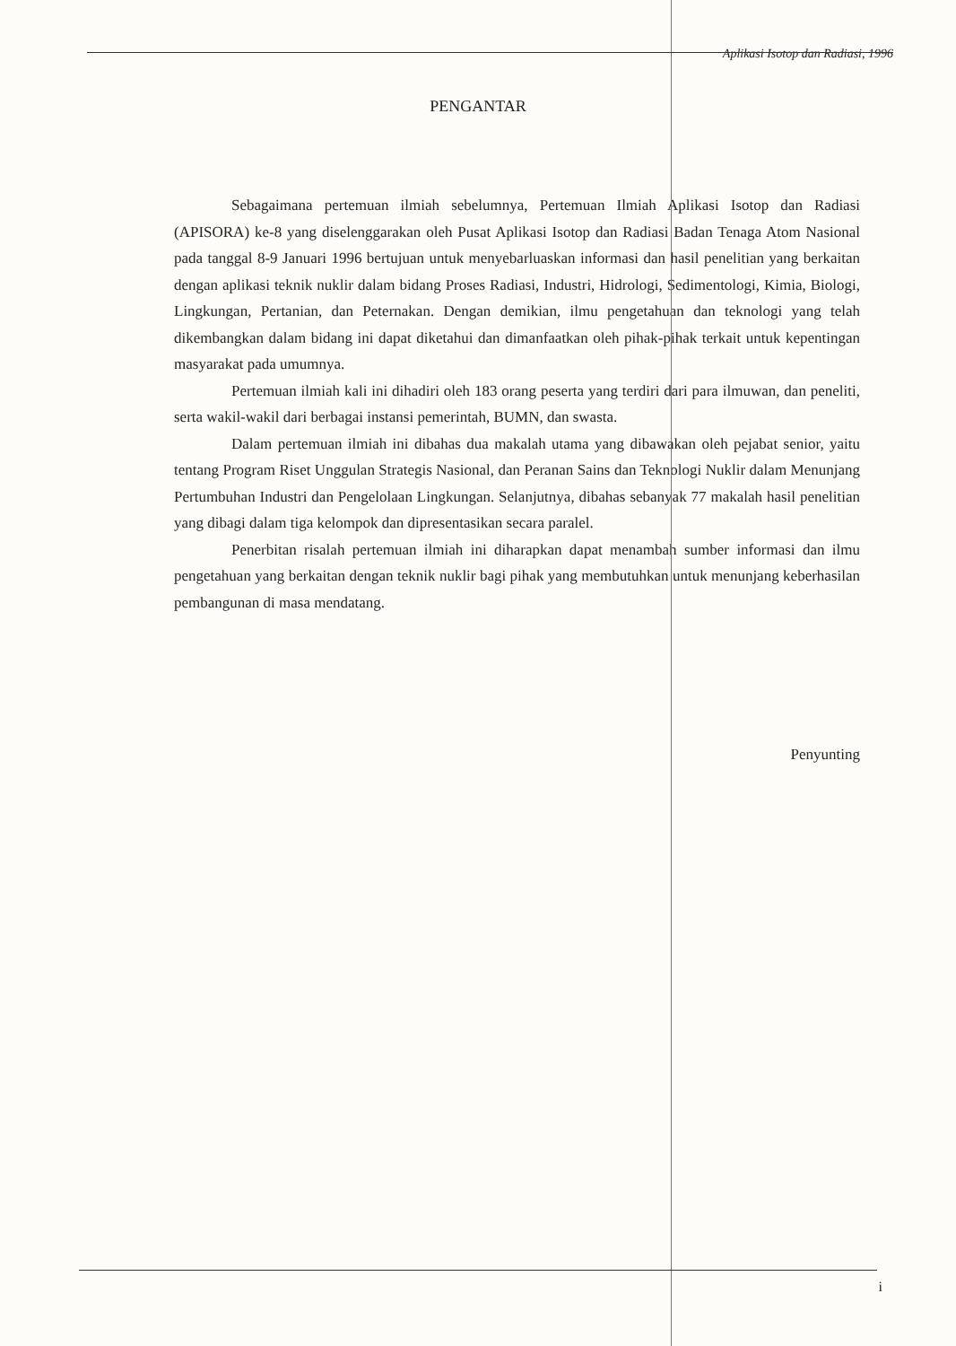Aplikasi Isotop dan Radiasi, 1996
PENGANTAR
Sebagaimana pertemuan ilmiah sebelumnya, Pertemuan Ilmiah Aplikasi Isotop dan Radiasi (APISORA) ke-8 yang diselenggarakan oleh Pusat Aplikasi Isotop dan Radiasi Badan Tenaga Atom Nasional pada tanggal 8-9 Januari 1996 bertujuan untuk menyebarluaskan informasi dan hasil penelitian yang berkaitan dengan aplikasi teknik nuklir dalam bidang Proses Radiasi, Industri, Hidrologi, Sedimentologi, Kimia, Biologi, Lingkungan, Pertanian, dan Peternakan. Dengan demikian, ilmu pengetahuan dan teknologi yang telah dikembangkan dalam bidang ini dapat diketahui dan dimanfaatkan oleh pihak-pihak terkait untuk kepentingan masyarakat pada umumnya.
Pertemuan ilmiah kali ini dihadiri oleh 183 orang peserta yang terdiri dari para ilmuwan, dan peneliti, serta wakil-wakil dari berbagai instansi pemerintah, BUMN, dan swasta.
Dalam pertemuan ilmiah ini dibahas dua makalah utama yang dibawakan oleh pejabat senior, yaitu tentang Program Riset Unggulan Strategis Nasional, dan Peranan Sains dan Teknologi Nuklir dalam Menunjang Pertumbuhan Industri dan Pengelolaan Lingkungan. Selanjutnya, dibahas sebanyak 77 makalah hasil penelitian yang dibagi dalam tiga kelompok dan dipresentasikan secara paralel.
Penerbitan risalah pertemuan ilmiah ini diharapkan dapat menambah sumber informasi dan ilmu pengetahuan yang berkaitan dengan teknik nuklir bagi pihak yang membutuhkan untuk menunjang keberhasilan pembangunan di masa mendatang.
Penyunting
i